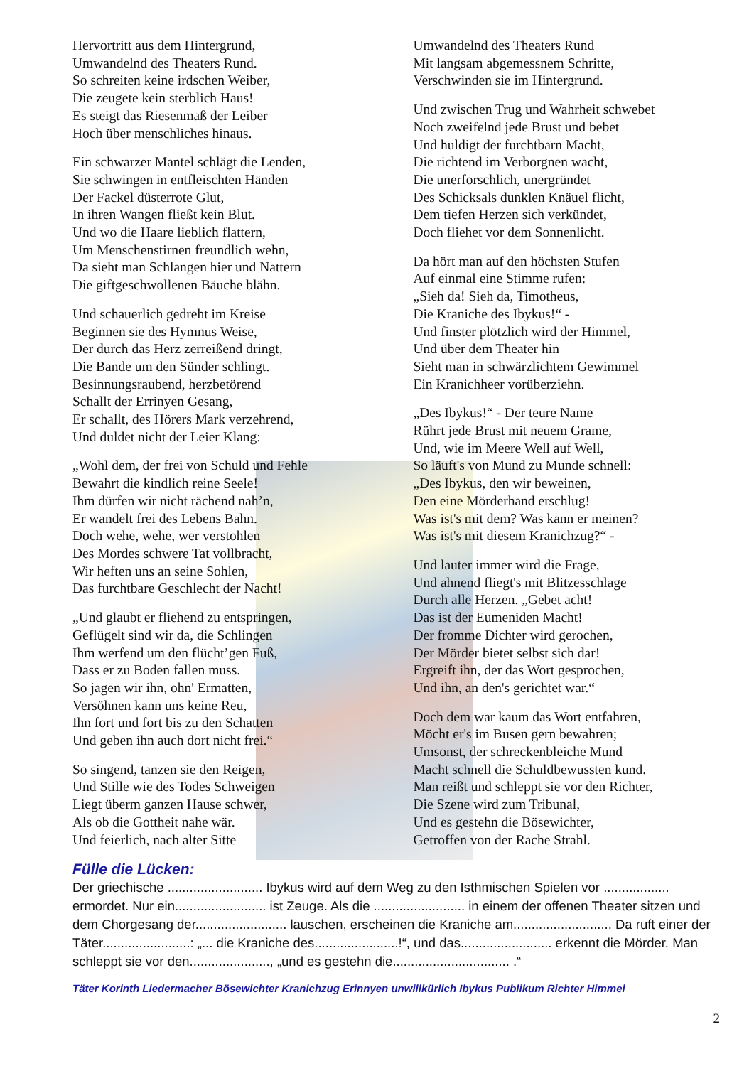Hervortritt aus dem Hintergrund,
Umwandelnd des Theaters Rund.
So schreiten keine irdschen Weiber,
Die zeugete kein sterblich Haus!
Es steigt das Riesenmaß der Leiber
Hoch über menschliches hinaus.
Ein schwarzer Mantel schlägt die Lenden,
Sie schwingen in entfleischten Händen
Der Fackel düsterrote Glut,
In ihren Wangen fließt kein Blut.
Und wo die Haare lieblich flattern,
Um Menschenstirnen freundlich wehn,
Da sieht man Schlangen hier und Nattern
Die giftgeschwollenen Bäuche blähn.
Und schauerlich gedreht im Kreise
Beginnen sie des Hymnus Weise,
Der durch das Herz zerreißend dringt,
Die Bande um den Sünder schlingt.
Besinnungsraubend, herzbetörend
Schallt der Errinyen Gesang,
Er schallt, des Hörers Mark verzehrend,
Und duldet nicht der Leier Klang:
„Wohl dem, der frei von Schuld und Fehle
Bewahrt die kindlich reine Seele!
Ihm dürfen wir nicht rächend nah’n,
Er wandelt frei des Lebens Bahn.
Doch wehe, wehe, wer verstohlen
Des Mordes schwere Tat vollbracht,
Wir heften uns an seine Sohlen,
Das furchtbare Geschlecht der Nacht!
„Und glaubt er fliehend zu entspringen,
Geflügelt sind wir da, die Schlingen
Ihm werfend um den flücht’gen Fuß,
Dass er zu Boden fallen muss.
So jagen wir ihn, ohn' Ermatten,
Versöhnen kann uns keine Reu,
Ihn fort und fort bis zu den Schatten
Und geben ihn auch dort nicht frei.“
So singend, tanzen sie den Reigen,
Und Stille wie des Todes Schweigen
Liegt überm ganzen Hause schwer,
Als ob die Gottheit nahe wär.
Und feierlich, nach alter Sitte
Umwandelnd des Theaters Rund
Mit langsam abgemessnem Schritte,
Verschwinden sie im Hintergrund.
Und zwischen Trug und Wahrheit schwebet
Noch zweifelnd jede Brust und bebet
Und huldigt der furchtbarn Macht,
Die richtend im Verborgnen wacht,
Die unerforschlich, unergründet
Des Schicksals dunklen Knäuel flicht,
Dem tiefen Herzen sich verkündet,
Doch fliehet vor dem Sonnenlicht.
Da hört man auf den höchsten Stufen
Auf einmal eine Stimme rufen:
„Sieh da! Sieh da, Timotheus,
Die Kraniche des Ibykus!“ -
Und finster plötzlich wird der Himmel,
Und über dem Theater hin
Sieht man in schwärzlichtem Gewimmel
Ein Kranichheer vorüberziehn.
„Des Ibykus!“ - Der teure Name
Rührt jede Brust mit neuem Grame,
Und, wie im Meere Well auf Well,
So läuft's von Mund zu Munde schnell:
„Des Ibykus, den wir beweinen,
Den eine Mörderhand erschlug!
Was ist's mit dem? Was kann er meinen?
Was ist's mit diesem Kranichzug?“ -
Und lauter immer wird die Frage,
Und ahnend fliegt's mit Blitzesschlage
Durch alle Herzen. „Gebet acht!
Das ist der Eumeniden Macht!
Der fromme Dichter wird gerochen,
Der Mörder bietet selbst sich dar!
Ergreift ihn, der das Wort gesprochen,
Und ihn, an den's gerichtet war.“
Doch dem war kaum das Wort entfahren,
Möcht er's im Busen gern bewahren;
Umsonst, der schreckenbleiche Mund
Macht schnell die Schuldbewussten kund.
Man reißt und schleppt sie vor den Richter,
Die Szene wird zum Tribunal,
Und es gestehn die Bösewichter,
Getroffen von der Rache Strahl.
Fülle die Lücken:
Der griechische .......................... Ibykus wird auf dem Weg zu den Isthmischen Spielen vor .................. ermordet. Nur ein......................... ist Zeuge. Als die ......................... in einem der offenen Theater sitzen und dem Chorgesang der......................... lauschen, erscheinen die Kraniche am........................... Da ruft einer der Täter........................: „... die Kraniche des.......................!“, und das......................... erkennt die Mörder. Man schleppt sie vor den......................, „und es gestehn die................................ .“
Täter Korinth Liedermacher Bösewichter Kranichzug Erinnyen unwillkürlich Ibykus Publikum Richter Himmel
2